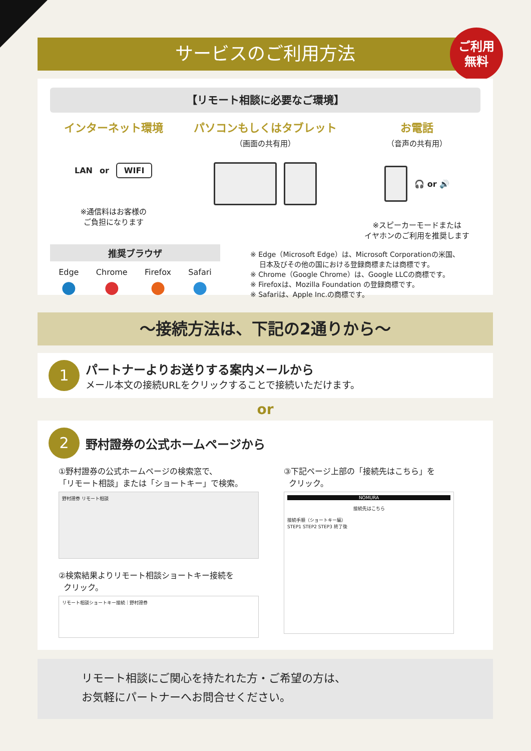サービスのご利用方法
ご利用
無料
【リモート相談に必要なご環境】
インターネット環境
LAN or WIFI
※通信料はお客様の
ご負担になります
パソコンもしくはタブレット
（画面の共有用）
お電話
（音声の共有用）
🎧 or 🔊
※スピーカーモードまたは
イヤホンのご利用を推奨します
推奨ブラウザ
Edge
●
Chrome
●
Firefox
●
Safari
●
※ Edge（Microsoft Edge）は、Microsoft Corporationの米国、
日本及びその他の国における登録商標または商標です。
※ Chrome（Google Chrome）は、Google LLCの商標です。
※ Firefoxは、Mozilla Foundation の登録商標です。
※ Safariは、Apple Inc.の商標です。
～接続方法は、下記の2通りから～
1
パートナーよりお送りする案内メールから
メール本文の接続URLをクリックすることで接続いただけます。
or
2
野村證券の公式ホームページから
①野村證券の公式ホームページの検索窓で、
「リモート相談」または「ショートキー」で検索。
野村證券 リモート相談
②検索結果よりリモート相談ショートキー接続を
クリック。
リモート相談ショートキー接続｜野村證券
③下記ページ上部の「接続先はこちら」を
クリック。
NOMURA
接続先はこちら
接続手順（ショートキー編）
STEP1 STEP2 STEP3 終了後
リモート相談にご関心を持たれた方・ご希望の方は、
お気軽にパートナーへお問合せください。